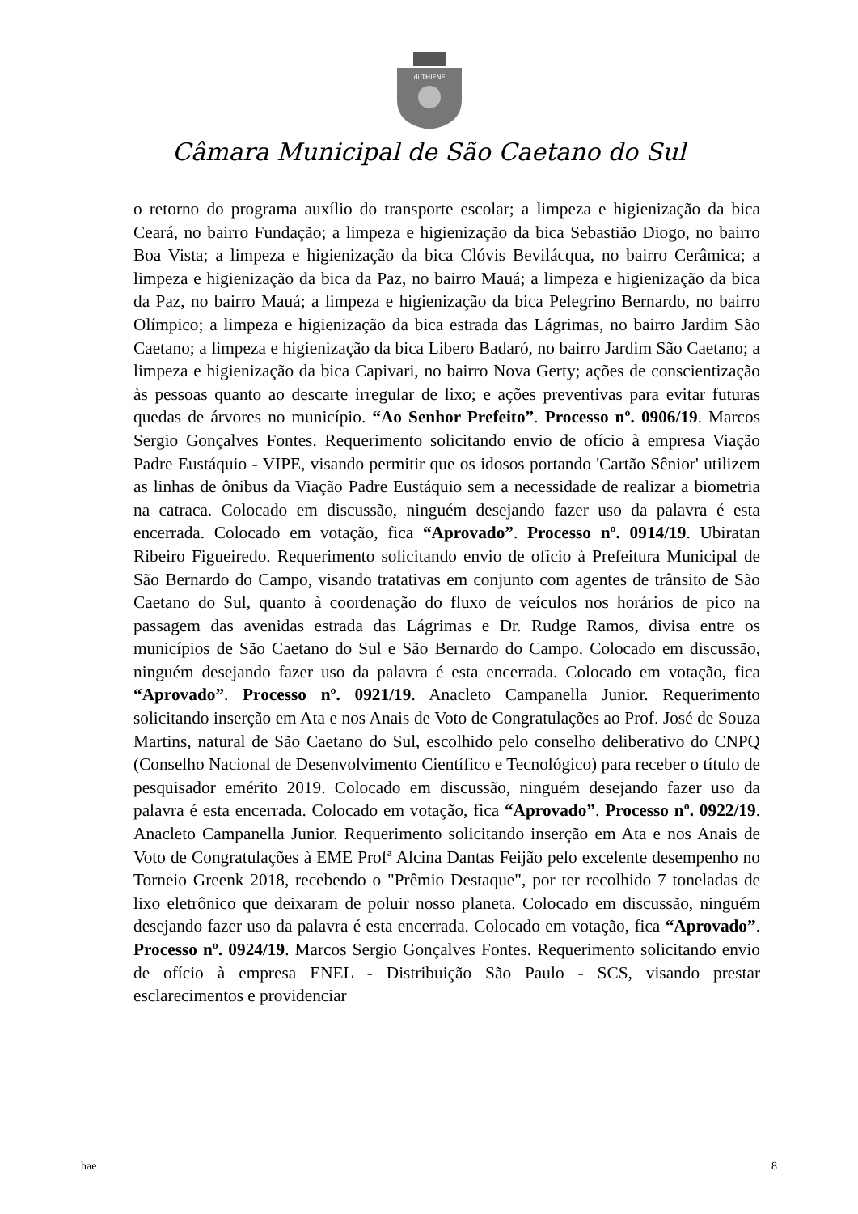di THIENE
Câmara Municipal de São Caetano do Sul
o retorno do programa auxílio do transporte escolar; a limpeza e higienização da bica Ceará, no bairro Fundação; a limpeza e higienização da bica Sebastião Diogo, no bairro Boa Vista; a limpeza e higienização da bica Clóvis Bevilácqua, no bairro Cerâmica; a limpeza e higienização da bica da Paz, no bairro Mauá; a limpeza e higienização da bica da Paz, no bairro Mauá; a limpeza e higienização da bica Pelegrino Bernardo, no bairro Olímpico; a limpeza e higienização da bica estrada das Lágrimas, no bairro Jardim São Caetano; a limpeza e higienização da bica Libero Badaró, no bairro Jardim São Caetano; a limpeza e higienização da bica Capivari, no bairro Nova Gerty; ações de conscientização às pessoas quanto ao descarte irregular de lixo; e ações preventivas para evitar futuras quedas de árvores no município. “Ao Senhor Prefeito”. Processo nº. 0906/19. Marcos Sergio Gonçalves Fontes. Requerimento solicitando envio de ofício à empresa Viação Padre Eustáquio - VIPE, visando permitir que os idosos portando 'Cartão Sênior' utilizem as linhas de ônibus da Viação Padre Eustáquio sem a necessidade de realizar a biometria na catraca. Colocado em discussão, ninguém desejando fazer uso da palavra é esta encerrada. Colocado em votação, fica “Aprovado”. Processo nº. 0914/19. Ubiratan Ribeiro Figueiredo. Requerimento solicitando envio de ofício à Prefeitura Municipal de São Bernardo do Campo, visando tratativas em conjunto com agentes de trânsito de São Caetano do Sul, quanto à coordenação do fluxo de veículos nos horários de pico na passagem das avenidas estrada das Lágrimas e Dr. Rudge Ramos, divisa entre os municípios de São Caetano do Sul e São Bernardo do Campo. Colocado em discussão, ninguém desejando fazer uso da palavra é esta encerrada. Colocado em votação, fica “Aprovado”. Processo nº. 0921/19. Anacleto Campanella Junior. Requerimento solicitando inserção em Ata e nos Anais de Voto de Congratulações ao Prof. José de Souza Martins, natural de São Caetano do Sul, escolhido pelo conselho deliberativo do CNPQ (Conselho Nacional de Desenvolvimento Científico e Tecnológico) para receber o título de pesquisador emérito 2019. Colocado em discussão, ninguém desejando fazer uso da palavra é esta encerrada. Colocado em votação, fica “Aprovado”. Processo nº. 0922/19. Anacleto Campanella Junior. Requerimento solicitando inserção em Ata e nos Anais de Voto de Congratulações à EME Profª Alcina Dantas Feijão pelo excelente desempenho no Torneio Greenk 2018, recebendo o "Prêmio Destaque", por ter recolhido 7 toneladas de lixo eletrônico que deixaram de poluir nosso planeta. Colocado em discussão, ninguém desejando fazer uso da palavra é esta encerrada. Colocado em votação, fica “Aprovado”. Processo nº. 0924/19. Marcos Sergio Gonçalves Fontes. Requerimento solicitando envio de ofício à empresa ENEL - Distribuição São Paulo - SCS, visando prestar esclarecimentos e providenciar
hae 8